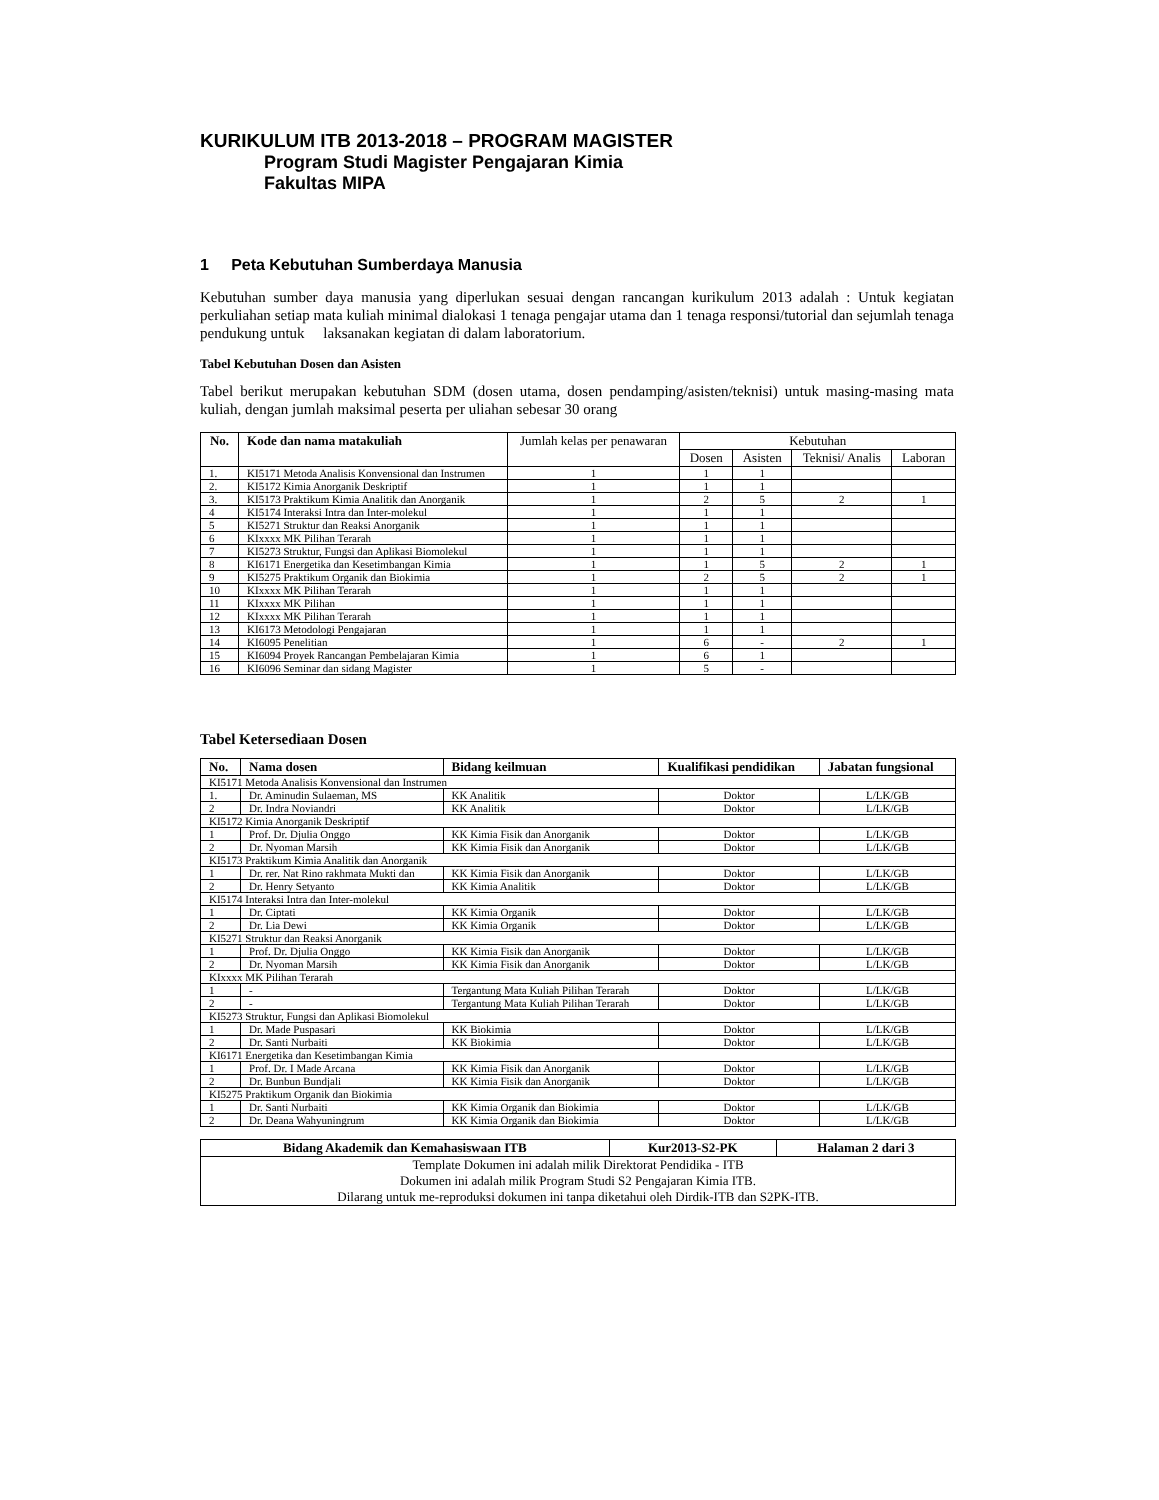KURIKULUM ITB 2013-2018 – PROGRAM MAGISTER
Program Studi Magister Pengajaran Kimia
Fakultas MIPA
1 Peta Kebutuhan Sumberdaya Manusia
Kebutuhan sumber daya manusia yang diperlukan sesuai dengan rancangan kurikulum 2013 adalah : Untuk kegiatan perkuliahan setiap mata kuliah minimal dialokasi 1 tenaga pengajar utama dan 1 tenaga responsi/tutorial dan sejumlah tenaga pendukung untuk laksanakan kegiatan di dalam laboratorium.
Tabel Kebutuhan Dosen dan Asisten
Tabel berikut merupakan kebutuhan SDM (dosen utama, dosen pendamping/asisten/teknisi) untuk masing-masing mata kuliah, dengan jumlah maksimal peserta per uliahan sebesar 30 orang
| No. | Kode dan nama matakuliah | Jumlah kelas per penawaran | Kebutuhan | | | |
| --- | --- | --- | --- | --- | --- | --- |
| | | | Dosen | Asisten | Teknisi/ Analis | Laboran |
| 1. | KI5171 Metoda Analisis Konvensional dan Instrumen | 1 | 1 | 1 | | |
| 2. | KI5172 Kimia Anorganik Deskriptif | 1 | 1 | 1 | | |
| 3. | KI5173 Praktikum Kimia Analitik dan Anorganik | 1 | 2 | 5 | 2 | 1 |
| 4 | KI5174 Interaksi Intra dan Inter-molekul | 1 | 1 | 1 | | |
| 5 | KI5271 Struktur dan Reaksi Anorganik | 1 | 1 | 1 | | |
| 6 | KIxxxx MK Pilihan Terarah | 1 | 1 | 1 | | |
| 7 | KI5273 Struktur, Fungsi dan Aplikasi Biomolekul | 1 | 1 | 1 | | |
| 8 | KI6171 Energetika dan Kesetimbangan Kimia | 1 | 1 | 5 | 2 | 1 |
| 9 | KI5275 Praktikum Organik dan Biokimia | 1 | 2 | 5 | 2 | 1 |
| 10 | KIxxxx MK Pilihan Terarah | 1 | 1 | 1 | | |
| 11 | KIxxxx MK Pilihan | 1 | 1 | 1 | | |
| 12 | KIxxxx MK Pilihan Terarah | 1 | 1 | 1 | | |
| 13 | KI6173 Metodologi Pengajaran | 1 | 1 | 1 | | |
| 14 | KI6095 Penelitian | 1 | 6 | - | 2 | 1 |
| 15 | KI6094 Proyek Rancangan Pembelajaran Kimia | 1 | 6 | 1 | | |
| 16 | KI6096 Seminar dan sidang Magister | 1 | 5 | - | | |
Tabel Ketersediaan Dosen
| No. | Nama dosen | Bidang keilmuan | Kualifikasi pendidikan | Jabatan fungsional |
| --- | --- | --- | --- | --- |
| KI5171 Metoda Analisis Konvensional dan Instrumen | | | | |
| 1. | Dr. Aminudin Sulaeman, MS | KK Analitik | Doktor | L/LK/GB |
| 2 | Dr. Indra Noviandri | KK Analitik | Doktor | L/LK/GB |
| KI5172 Kimia Anorganik Deskriptif | | | | |
| 1 | Prof. Dr. Djulia Onggo | KK Kimia Fisik dan Anorganik | Doktor | L/LK/GB |
| 2 | Dr. Nyoman Marsih | KK Kimia Fisik dan Anorganik | Doktor | L/LK/GB |
| KI5173 Praktikum Kimia Analitik dan Anorganik | | | | |
| 1 | Dr. rer. Nat Rino rakhmata Mukti dan | KK Kimia Fisik dan Anorganik | Doktor | L/LK/GB |
| 2 | Dr. Henry Setyanto | KK Kimia Analitik | Doktor | L/LK/GB |
| KI5174 Interaksi Intra dan Inter-molekul | | | | |
| 1 | Dr. Ciptati | KK Kimia Organik | Doktor | L/LK/GB |
| 2 | Dr. Lia Dewi | KK Kimia Organik | Doktor | L/LK/GB |
| KI5271 Struktur dan Reaksi Anorganik | | | | |
| 1 | Prof. Dr. Djulia Onggo | KK Kimia Fisik dan Anorganik | Doktor | L/LK/GB |
| 2 | Dr. Nyoman Marsih | KK Kimia Fisik dan Anorganik | Doktor | L/LK/GB |
| KIxxxx MK Pilihan Terarah | | | | |
| 1 | - | Tergantung Mata Kuliah Pilihan Terarah | Doktor | L/LK/GB |
| 2 | - | Tergantung Mata Kuliah Pilihan Terarah | Doktor | L/LK/GB |
| KI5273 Struktur, Fungsi dan Aplikasi Biomolekul | | | | |
| 1 | Dr. Made Puspasari | KK Biokimia | Doktor | L/LK/GB |
| 2 | Dr. Santi Nurbaiti | KK Biokimia | Doktor | L/LK/GB |
| KI6171 Energetika dan Kesetimbangan Kimia | | | | |
| 1 | Prof. Dr. I Made Arcana | KK Kimia Fisik dan Anorganik | Doktor | L/LK/GB |
| 2 | Dr. Bunbun Bundjali | KK Kimia Fisik dan Anorganik | Doktor | L/LK/GB |
| KI5275 Praktikum Organik dan Biokimia | | | | |
| 1 | Dr. Santi Nurbaiti | KK Kimia Organik dan Biokimia | Doktor | L/LK/GB |
| 2 | Dr. Deana Wahyuningrum | KK Kimia Organik dan Biokimia | Doktor | L/LK/GB |
| Bidang Akademik dan Kemahasiswaan ITB | Kur2013-S2-PK | Halaman 2 dari 3 |
| --- | --- | --- |
| Template Dokumen ini adalah milik Direktorat Pendidika - ITB Dokumen ini adalah milik Program Studi S2 Pengajaran Kimia ITB. Dilarang untuk me-reproduksi dokumen ini tanpa diketahui oleh Dirdik-ITB dan S2PK-ITB. | | |